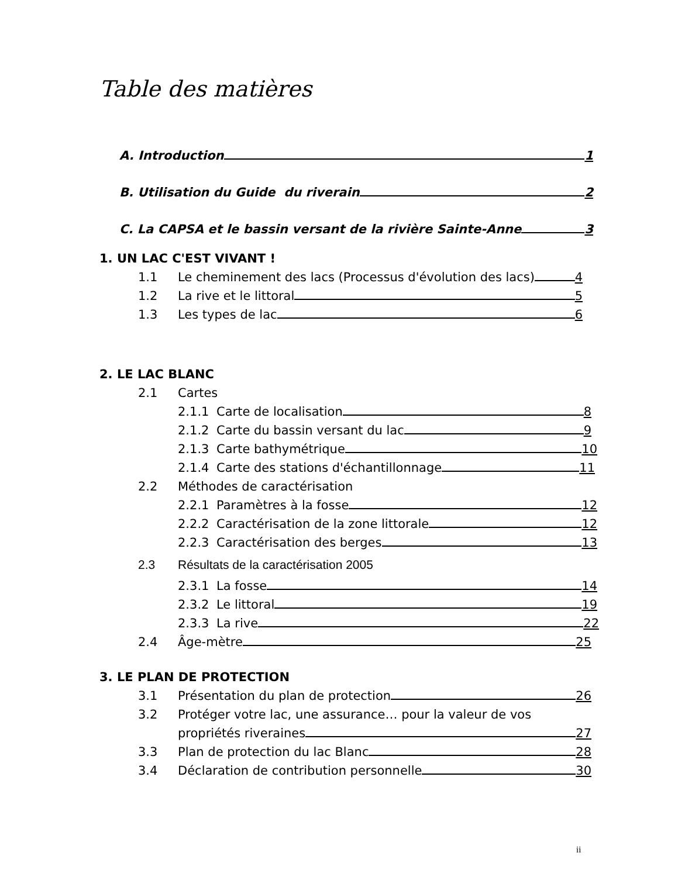Table des matières
A. Introduction 1
B. Utilisation du Guide du riverain 2
C. La CAPSA et le bassin versant de la rivière Sainte-Anne 3
1. UN LAC C'EST VIVANT !
1.1 Le cheminement des lacs (Processus d'évolution des lacs) 4
1.2 La rive et le littoral 5
1.3 Les types de lac 6
2. LE LAC BLANC
2.1 Cartes
2.1.1 Carte de localisation 8
2.1.2 Carte du bassin versant du lac 9
2.1.3 Carte bathymétrique 10
2.1.4 Carte des stations d'échantillonnage 11
2.2 Méthodes de caractérisation
2.2.1 Paramètres à la fosse 12
2.2.2 Caractérisation de la zone littorale 12
2.2.3 Caractérisation des berges 13
2.3 Résultats de la caractérisation 2005
2.3.1 La fosse 14
2.3.2 Le littoral 19
2.3.3 La rive 22
2.4 Âge-mètre 25
3. LE PLAN DE PROTECTION
3.1 Présentation du plan de protection 26
3.2 Protéger votre lac, une assurance… pour la valeur de vos
propriétés riveraines 27
3.3 Plan de protection du lac Blanc 28
3.4 Déclaration de contribution personnelle 30
ii